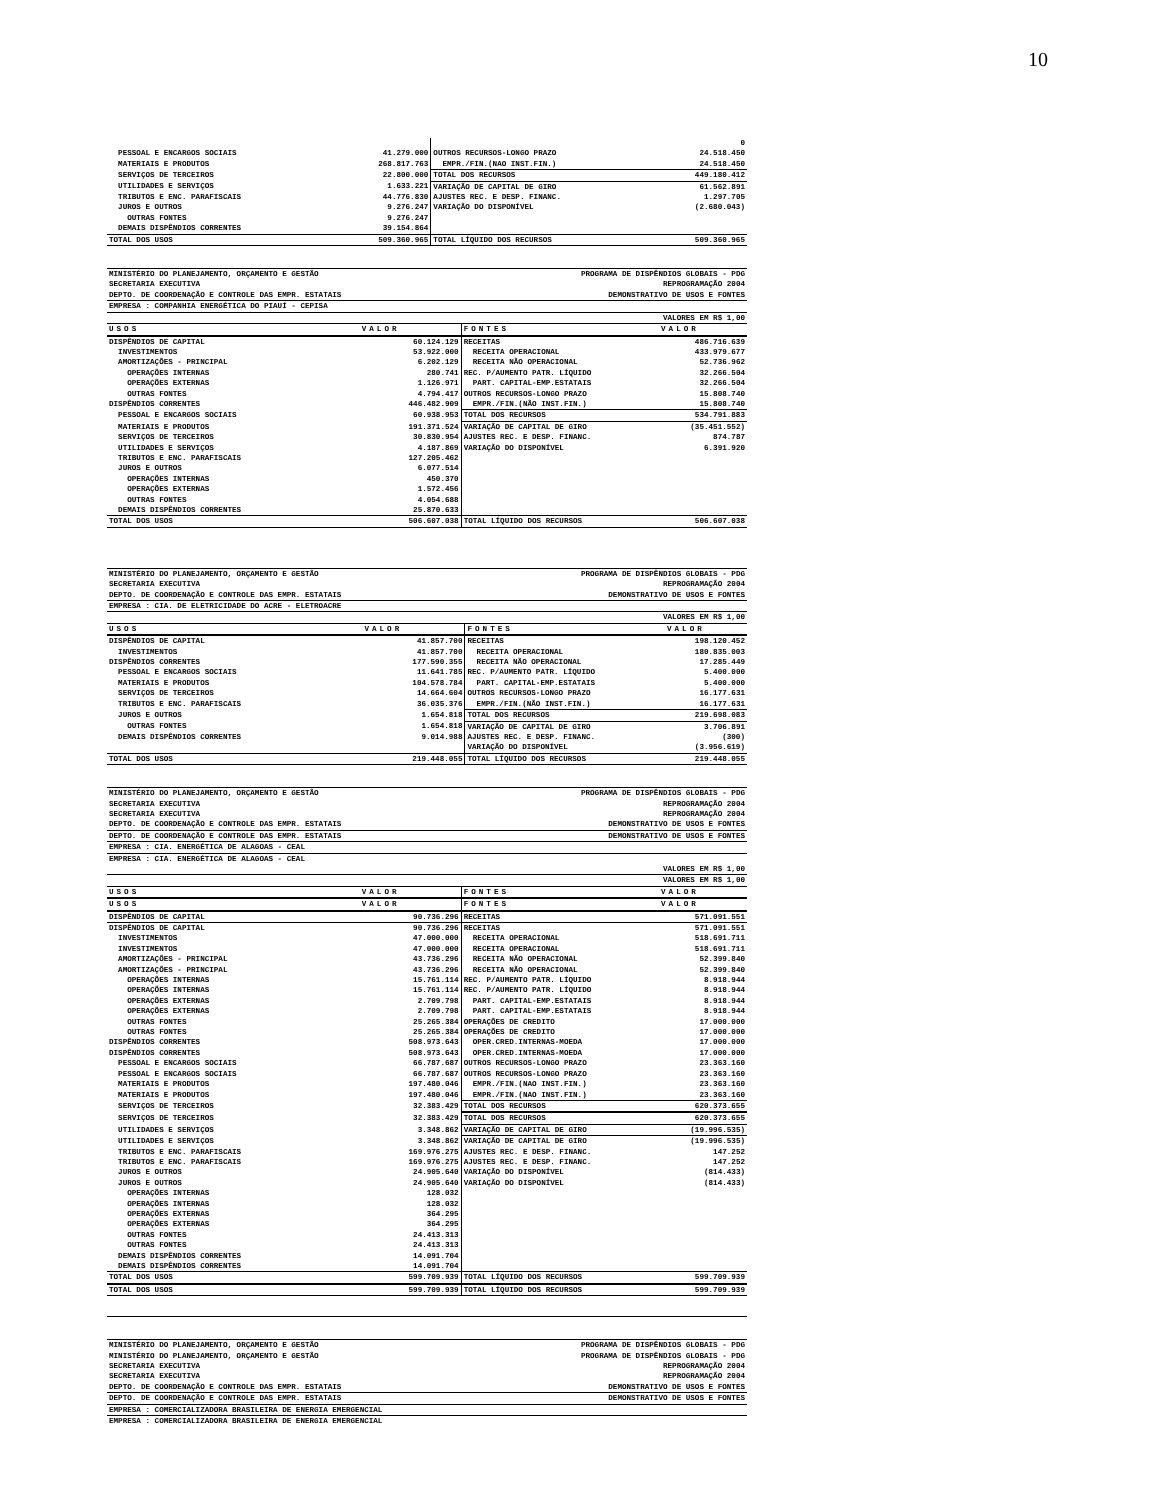10
| | | | 0 |
| PESSOAL E ENCARGOS SOCIAIS | 41.279.000 | OUTROS RECURSOS-LONGO PRAZO | 24.518.450 |
| MATERIAIS E PRODUTOS | 268.817.763 | EMPR./FIN.(NAO INST.FIN.) | 24.518.450 |
| SERVIÇOS DE TERCEIROS | 22.800.000 | TOTAL DOS RECURSOS | 449.180.412 |
| UTILIDADES E SERVIÇOS | 1.633.221 | VARIAÇÃO DE CAPITAL DE GIRO | 61.562.891 |
| TRIBUTOS E ENC. PARAFISCAIS | 44.776.830 | AJUSTES REC. E DESP. FINANC. | 1.297.705 |
| JUROS E OUTROS | 9.276.247 | VARIAÇÃO DO DISPONÍVEL | (2.680.043) |
| OUTRAS FONTES | 9.276.247 | | |
| DEMAIS DISPÊNDIOS CORRENTES | 39.154.864 | | |
| TOTAL DOS USOS | 509.360.965 | TOTAL LÍQUIDO DOS RECURSOS | 509.360.965 |
| MINISTÉRIO DO PLANEJAMENTO, ORÇAMENTO E GESTÃO | | PROGRAMA DE DISPÊNDIOS GLOBAIS - PDG | |
| SECRETARIA EXECUTIVA | | REPROGRAMAÇÃO 2004 | |
| DEPTO. DE COORDENAÇÃO E CONTROLE DAS EMPR. ESTATAIS | | DEMONSTRATIVO DE USOS E FONTES | |
| EMPRESA : COMPANHIA ENERGÉTICA DO PIAUÍ - CEPISA | | | |
| VALORES EM R$ 1,00 | | | |
| USOS | VALOR | FONTES | VALOR |
| DISPÊNDIOS DE CAPITAL | 60.124.129 | RECEITAS | 486.716.639 |
| INVESTIMENTOS | 53.922.000 | RECEITA OPERACIONAL | 433.979.677 |
| AMORTIZAÇÕES - PRINCIPAL | 6.202.129 | RECEITA NÃO OPERACIONAL | 52.736.962 |
| OPERAÇÕES INTERNAS | 280.741 | REC. P/AUMENTO PATR. LÍQUIDO | 32.266.504 |
| OPERAÇÕES EXTERNAS | 1.126.971 | PART. CAPITAL-EMP.ESTATAIS | 32.266.504 |
| OUTRAS FONTES | 4.794.417 | OUTROS RECURSOS-LONGO PRAZO | 15.808.740 |
| DISPÊNDIOS CORRENTES | 446.482.909 | EMPR./FIN.(NÃO INST.FIN.) | 15.808.740 |
| PESSOAL E ENCARGOS SOCIAIS | 60.938.953 | TOTAL DOS RECURSOS | 534.791.883 |
| MATERIAIS E PRODUTOS | 191.371.524 | VARIAÇÃO DE CAPITAL DE GIRO | (35.451.552) |
| SERVIÇOS DE TERCEIROS | 30.830.954 | AJUSTES REC. E DESP. FINANC. | 874.787 |
| UTILIDADES E SERVIÇOS | 4.187.869 | VARIAÇÃO DO DISPONÍVEL | 6.391.920 |
| TRIBUTOS E ENC. PARAFISCAIS | 127.205.462 | | |
| JUROS E OUTROS | 6.077.514 | | |
| OPERAÇÕES INTERNAS | 450.370 | | |
| OPERAÇÕES EXTERNAS | 1.572.456 | | |
| OUTRAS FONTES | 4.054.688 | | |
| DEMAIS DISPÊNDIOS CORRENTES | 25.870.633 | | |
| TOTAL DOS USOS | 506.607.038 | TOTAL LÍQUIDO DOS RECURSOS | 506.607.038 |
| MINISTÉRIO DO PLANEJAMENTO, ORÇAMENTO E GESTÃO | | PROGRAMA DE DISPÊNDIOS GLOBAIS - PDG | |
| SECRETARIA EXECUTIVA | | REPROGRAMAÇÃO 2004 | |
| DEPTO. DE COORDENAÇÃO E CONTROLE DAS EMPR. ESTATAIS | | DEMONSTRATIVO DE USOS E FONTES | |
| EMPRESA : CIA. DE ELETRICIDADE DO ACRE - ELETROACRE | | | |
| VALORES EM R$ 1,00 | | | |
| USOS | VALOR | FONTES | VALOR |
| DISPÊNDIOS DE CAPITAL | 41.857.700 | RECEITAS | 198.120.452 |
| INVESTIMENTOS | 41.857.700 | RECEITA OPERACIONAL | 180.835.003 |
| DISPÊNDIOS CORRENTES | 177.590.355 | RECEITA NÃO OPERACIONAL | 17.285.449 |
| PESSOAL E ENCARGOS SOCIAIS | 11.641.785 | REC. P/AUMENTO PATR. LÍQUIDO | 5.400.000 |
| MATERIAIS E PRODUTOS | 104.578.784 | PART. CAPITAL-EMP.ESTATAIS | 5.400.000 |
| SERVIÇOS DE TERCEIROS | 14.664.604 | OUTROS RECURSOS-LONGO PRAZO | 16.177.631 |
| TRIBUTOS E ENC. PARAFISCAIS | 36.035.376 | EMPR./FIN.(NÃO INST.FIN.) | 16.177.631 |
| JUROS E OUTROS | 1.654.818 | TOTAL DOS RECURSOS | 219.698.083 |
| OUTRAS FONTES | 1.654.818 | VARIAÇÃO DE CAPITAL DE GIRO | 3.706.891 |
| DEMAIS DISPÊNDIOS CORRENTES | 9.014.988 | AJUSTES REC. E DESP. FINANC. | (300) |
| | | VARIAÇÃO DO DISPONÍVEL | (3.956.619) |
| TOTAL DOS USOS | 219.448.055 | TOTAL LÍQUIDO DOS RECURSOS | 219.448.055 |
| MINISTÉRIO DO PLANEJAMENTO, ORÇAMENTO E GESTÃO | | PROGRAMA DE DISPÊNDIOS GLOBAIS - PDG | |
| SECRETARIA EXECUTIVA | | REPROGRAMAÇÃO 2004 | |
| SECRETARIA EXECUTIVA | | REPROGRAMAÇÃO 2004 | |
| DEPTO. DE COORDENAÇÃO E CONTROLE DAS EMPR. ESTATAIS | | DEMONSTRATIVO DE USOS E FONTES | |
| DEPTO. DE COORDENAÇÃO E CONTROLE DAS EMPR. ESTATAIS | | DEMONSTRATIVO DE USOS E FONTES | |
| EMPRESA : CIA. ENERGÉTICA DE ALAGOAS - CEAL | | | |
| EMPRESA : CIA. ENERGÉTICA DE ALAGOAS - CEAL | | | |
| VALORES EM R$ 1,00 | | | |
| VALORES EM R$ 1,00 | | | |
| USOS | VALOR | FONTES | VALOR |
| USOS | VALOR | FONTES | VALOR |
| DISPÊNDIOS DE CAPITAL | 90.736.296 | RECEITAS | 571.091.551 |
| DISPÊNDIOS DE CAPITAL | 90.736.296 | RECEITAS | 571.091.551 |
| INVESTIMENTOS | 47.000.000 | RECEITA OPERACIONAL | 518.691.711 |
| INVESTIMENTOS | 47.000.000 | RECEITA OPERACIONAL | 518.691.711 |
| AMORTIZAÇÕES - PRINCIPAL | 43.736.296 | RECEITA NÃO OPERACIONAL | 52.399.840 |
| AMORTIZAÇÕES - PRINCIPAL | 43.736.296 | RECEITA NÃO OPERACIONAL | 52.399.840 |
| OPERAÇÕES INTERNAS | 15.761.114 | REC. P/AUMENTO PATR. LÍQUIDO | 8.918.944 |
| OPERAÇÕES INTERNAS | 15.761.114 | REC. P/AUMENTO PATR. LÍQUIDO | 8.918.944 |
| OPERAÇÕES EXTERNAS | 2.709.798 | PART. CAPITAL-EMP.ESTATAIS | 8.918.944 |
| OPERAÇÕES EXTERNAS | 2.709.798 | PART. CAPITAL-EMP.ESTATAIS | 8.918.944 |
| OUTRAS FONTES | 25.265.384 | OPERAÇÕES DE CREDITO | 17.000.000 |
| OUTRAS FONTES | 25.265.384 | OPERAÇÕES DE CREDITO | 17.000.000 |
| DISPÊNDIOS CORRENTES | 508.973.643 | OPER.CRED.INTERNAS-MOEDA | 17.000.000 |
| DISPÊNDIOS CORRENTES | 508.973.643 | OPER.CRED.INTERNAS-MOEDA | 17.000.000 |
| PESSOAL E ENCARGOS SOCIAIS | 66.787.687 | OUTROS RECURSOS-LONGO PRAZO | 23.363.160 |
| PESSOAL E ENCARGOS SOCIAIS | 66.787.687 | OUTROS RECURSOS-LONGO PRAZO | 23.363.160 |
| MATERIAIS E PRODUTOS | 197.480.046 | EMPR./FIN.(NAO INST.FIN.) | 23.363.160 |
| MATERIAIS E PRODUTOS | 197.480.046 | EMPR./FIN.(NAO INST.FIN.) | 23.363.160 |
| SERVIÇOS DE TERCEIROS | 32.383.429 | TOTAL DOS RECURSOS | 620.373.655 |
| SERVIÇOS DE TERCEIROS | 32.383.429 | TOTAL DOS RECURSOS | 620.373.655 |
| UTILIDADES E SERVIÇOS | 3.348.862 | VARIAÇÃO DE CAPITAL DE GIRO | (19.996.535) |
| UTILIDADES E SERVIÇOS | 3.348.862 | VARIAÇÃO DE CAPITAL DE GIRO | (19.996.535) |
| TRIBUTOS E ENC. PARAFISCAIS | 169.976.275 | AJUSTES REC. E DESP. FINANC. | 147.252 |
| TRIBUTOS E ENC. PARAFISCAIS | 169.976.275 | AJUSTES REC. E DESP. FINANC. | 147.252 |
| JUROS E OUTROS | 24.905.640 | VARIAÇÃO DO DISPONÍVEL | (814.433) |
| JUROS E OUTROS | 24.905.640 | VARIAÇÃO DO DISPONÍVEL | (814.433) |
| OPERAÇÕES INTERNAS | 128.032 | | |
| OPERAÇÕES INTERNAS | 128.032 | | |
| OPERAÇÕES EXTERNAS | 364.295 | | |
| OPERAÇÕES EXTERNAS | 364.295 | | |
| OUTRAS FONTES | 24.413.313 | | |
| OUTRAS FONTES | 24.413.313 | | |
| DEMAIS DISPÊNDIOS CORRENTES | 14.091.704 | | |
| DEMAIS DISPÊNDIOS CORRENTES | 14.091.704 | | |
| TOTAL DOS USOS | 599.709.939 | TOTAL LÍQUIDO DOS RECURSOS | 599.709.939 |
| TOTAL DOS USOS | 599.709.939 | TOTAL LÍQUIDO DOS RECURSOS | 599.709.939 |
| MINISTÉRIO DO PLANEJAMENTO, ORÇAMENTO E GESTÃO | PROGRAMA DE DISPÊNDIOS GLOBAIS - PDG |
| MINISTÉRIO DO PLANEJAMENTO, ORÇAMENTO E GESTÃO | PROGRAMA DE DISPÊNDIOS GLOBAIS - PDG |
| SECRETARIA EXECUTIVA | REPROGRAMAÇÃO 2004 |
| SECRETARIA EXECUTIVA | REPROGRAMAÇÃO 2004 |
| DEPTO. DE COORDENAÇÃO E CONTROLE DAS EMPR. ESTATAIS | DEMONSTRATIVO DE USOS E FONTES |
| DEPTO. DE COORDENAÇÃO E CONTROLE DAS EMPR. ESTATAIS | DEMONSTRATIVO DE USOS E FONTES |
| EMPRESA : COMERCIALIZADORA BRASILEIRA DE ENERGIA EMERGENCIAL | |
| EMPRESA : COMERCIALIZADORA BRASILEIRA DE ENERGIA EMERGENCIAL | |